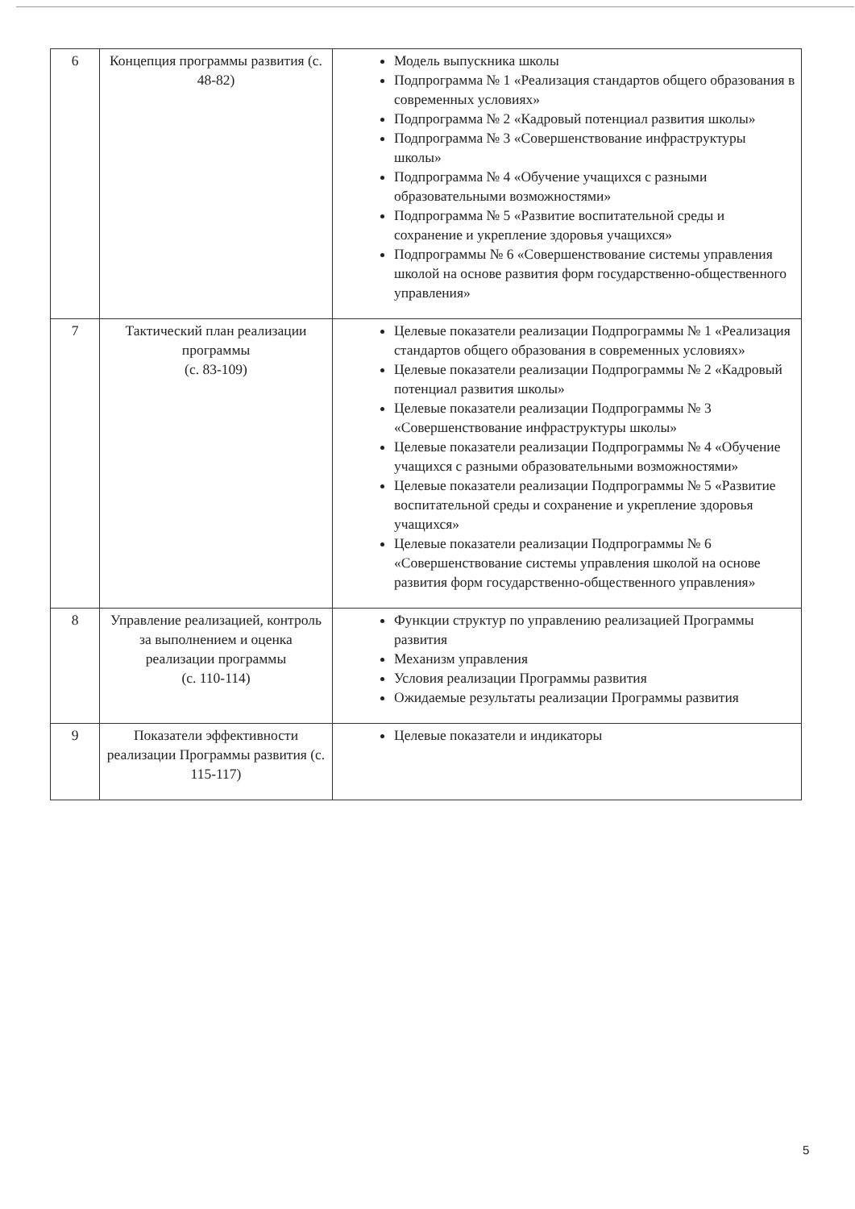| 6 | Концепция программы развития (с. 48-82) | Модель выпускника школы Подпрограмма № 1 «Реализация стандартов общего образования в современных условиях» Подпрограмма № 2 «Кадровый потенциал развития школы» Подпрограмма № 3 «Совершенствование инфраструктуры школы» Подпрограмма № 4 «Обучение учащихся с разными образовательными возможностями» Подпрограмма № 5 «Развитие воспитательной среды и сохранение и укрепление здоровья учащихся» Подпрограммы № 6 «Совершенствование системы управления школой на основе развития форм государственно-общественного управления» |
| 7 | Тактический план реализации программы (с. 83-109) | Целевые показатели реализации Подпрограммы № 1 «Реализация стандартов общего образования в современных условиях» Целевые показатели реализации Подпрограммы № 2 «Кадровый потенциал развития школы» Целевые показатели реализации Подпрограммы № 3 «Совершенствование инфраструктуры школы» Целевые показатели реализации Подпрограммы № 4 «Обучение учащихся с разными образовательными возможностями» Целевые показатели реализации Подпрограммы № 5 «Развитие воспитательной среды и сохранение и укрепление здоровья учащихся» Целевые показатели реализации Подпрограммы № 6 «Совершенствование системы управления школой на основе развития форм государственно-общественного управления» |
| 8 | Управление реализацией, контроль за выполнением и оценка реализации программы (с. 110-114) | Функции структур по управлению реализацией Программы развития Механизм управления Условия реализации Программы развития Ожидаемые результаты реализации Программы развития |
| 9 | Показатели эффективности реализации Программы развития (с. 115-117) | Целевые показатели и индикаторы |
5